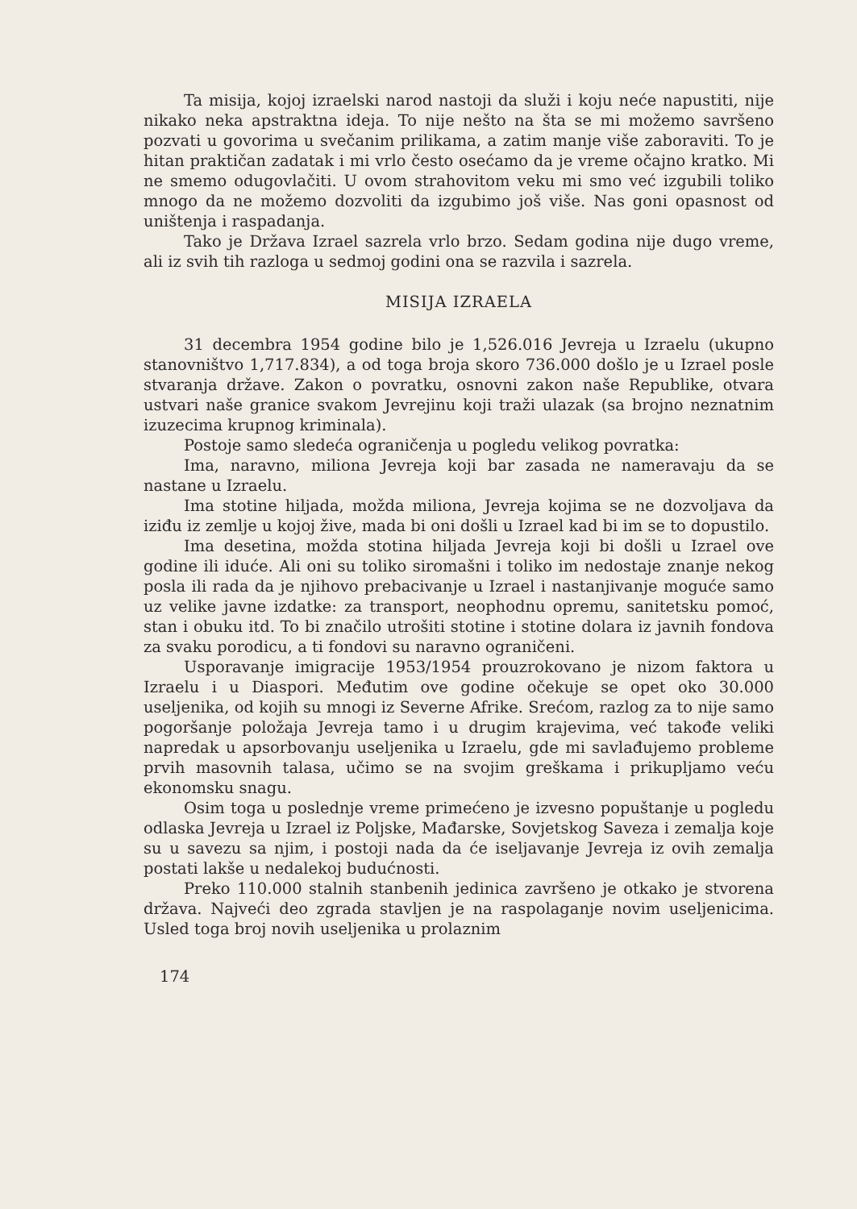Ta misija, kojoj izraelski narod nastoji da služi i koju neće napustiti, nije nikako neka apstraktna ideja. To nije nešto na šta se mi možemo savršeno pozvati u govorima u svečanim prilikama, a zatim manje više zaboraviti. To je hitan praktičan zadatak i mi vrlo često osećamo da je vreme očajno kratko. Mi ne smemo odugovlačiti. U ovom strahovitom veku mi smo već izgubili toliko mnogo da ne možemo dozvoliti da izgubimo još više. Nas goni opasnost od uništenja i raspadanja.
Tako je Država Izrael sazrela vrlo brzo. Sedam godina nije dugo vreme, ali iz svih tih razloga u sedmoj godini ona se razvila i sazrela.
MISIJA IZRAELA
31 decembra 1954 godine bilo je 1,526.016 Jevreja u Izraelu (ukupno stanovništvo 1,717.834), a od toga broja skoro 736.000 došlo je u Izrael posle stvaranja države. Zakon o povratku, osnovni zakon naše Republike, otvara ustvari naše granice svakom Jevrejinu koji traži ulazak (sa brojno neznatnim izuzecima krupnog kriminala).
Postoje samo sledeća ograničenja u pogledu velikog povratka:
Ima, naravno, miliona Jevreja koji bar zasada ne nameravaju da se nastane u Izraelu.
Ima stotine hiljada, možda miliona, Jevreja kojima se ne dozvoljava da iziđu iz zemlje u kojoj žive, mada bi oni došli u Izrael kad bi im se to dopustilo.
Ima desetina, možda stotina hiljada Jevreja koji bi došli u Izrael ove godine ili iduće. Ali oni su toliko siromašni i toliko im nedostaje znanje nekog posla ili rada da je njihovo prebacivanje u Izrael i nastanjivanje moguće samo uz velike javne izdatke: za transport, neophodnu opremu, sanitetsku pomoć, stan i obuku itd. To bi značilo utrošiti stotine i stotine dolara iz javnih fondova za svaku porodicu, a ti fondovi su naravno ograničeni.
Usporavanje imigracije 1953/1954 prouzrokovano je nizom faktora u Izraelu i u Diaspori. Međutim ove godine očekuje se opet oko 30.000 useljenika, od kojih su mnogi iz Severne Afrike. Srećom, razlog za to nije samo pogoršanje položaja Jevreja tamo i u drugim krajevima, već takođe veliki napredak u apsorbovanju useljenika u Izraelu, gde mi savlađujemo probleme prvih masovnih talasa, učimo se na svojim greškama i prikupljamo veću ekonomsku snagu.
Osim toga u poslednje vreme primećeno je izvesno popuštanje u pogledu odlaska Jevreja u Izrael iz Poljske, Mađarske, Sovjetskog Saveza i zemalja koje su u savezu sa njim, i postoji nada da će iseljavanje Jevreja iz ovih zemalja postati lakše u nedalekoj budućnosti.
Preko 110.000 stalnih stanbenih jedinica završeno je otkako je stvorena država. Najveći deo zgrada stavljen je na raspolaganje novim useljenicima. Usled toga broj novih useljenika u prolaznim
174